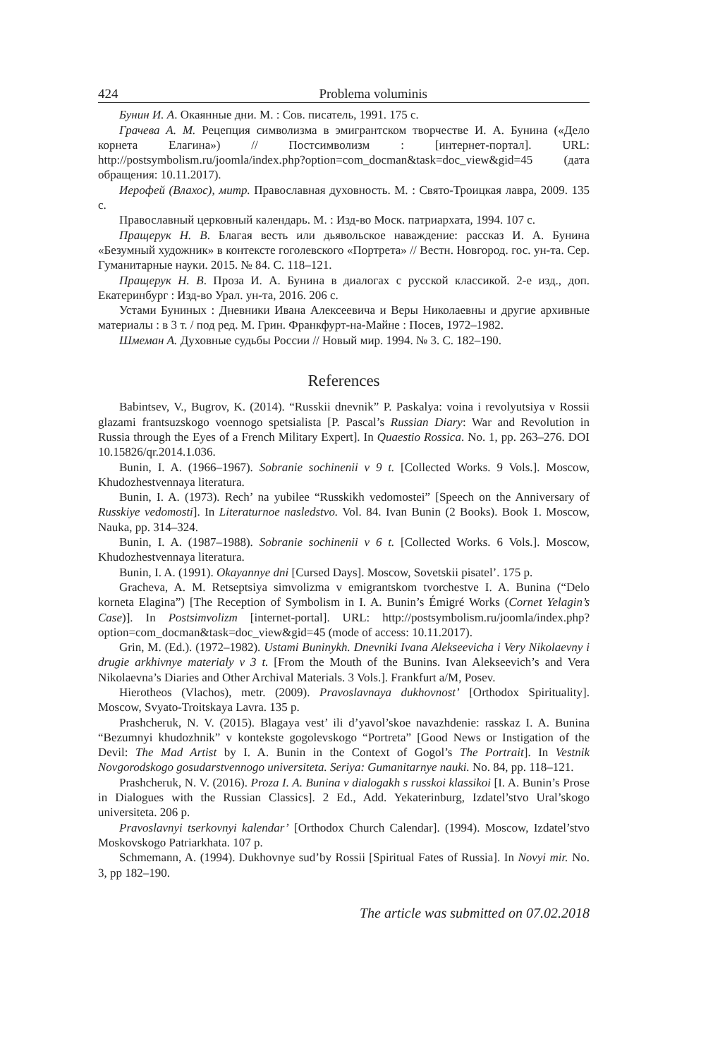424 Problema voluminis
Бунин И. А. Окаянные дни. М. : Сов. писатель, 1991. 175 с.
Грачева А. М. Рецепция символизма в эмигрантском творчестве И. А. Бунина («Дело корнета Елагина») // Постсимволизм : [интернет-портал]. URL: http://postsymbolism.ru/joomla/index.php?option=com_docman&task=doc_view&gid=45 (дата обращения: 10.11.2017).
Иерофей (Влахос), митр. Православная духовность. М. : Свято-Троицкая лавра, 2009. 135 с.
Православный церковный календарь. М. : Изд-во Моск. патриархата, 1994. 107 с.
Пращерук Н. В. Благая весть или дьявольское наваждение: рассказ И. А. Бунина «Безумный художник» в контексте гоголевского «Портрета» // Вестн. Новгород. гос. ун-та. Сер. Гуманитарные науки. 2015. № 84. С. 118–121.
Пращерук Н. В. Проза И. А. Бунина в диалогах с русской классикой. 2-е изд., доп. Екатеринбург : Изд-во Урал. ун-та, 2016. 206 с.
Устами Буниных : Дневники Ивана Алексеевича и Веры Николаевны и другие архивные материалы : в 3 т. / под ред. М. Грин. Франкфурт-на-Майне : Посев, 1972–1982.
Шмеман А. Духовные судьбы России // Новый мир. 1994. № 3. С. 182–190.
References
Babintsev, V., Bugrov, K. (2014). “Russkii dnevnik” P. Paskalya: voina i revolyutsiya v Rossii glazami frantsuzskogo voennogo spetsialista [P. Pascal’s Russian Diary: War and Revolution in Russia through the Eyes of a French Military Expert]. In Quaestio Rossica. No. 1, pp. 263–276. DOI 10.15826/qr.2014.1.036.
Bunin, I. A. (1966–1967). Sobranie sochinenii v 9 t. [Collected Works. 9 Vols.]. Moscow, Khudozhestvennaya literatura.
Bunin, I. A. (1973). Rech’ na yubilee “Russkikh vedomostei” [Speech on the Anniversary of Russkiye vedomosti]. In Literaturnoe nasledstvo. Vol. 84. Ivan Bunin (2 Books). Book 1. Moscow, Nauka, pp. 314–324.
Bunin, I. A. (1987–1988). Sobranie sochinenii v 6 t. [Collected Works. 6 Vols.]. Moscow, Khudozhestvennaya literatura.
Bunin, I. A. (1991). Okayannye dni [Cursed Days]. Moscow, Sovetskii pisatel’. 175 p.
Gracheva, A. M. Retseptsiya simvolizma v emigrantskom tvorchestve I. A. Bunina (“Delo korneta Elagina”) [The Reception of Symbolism in I. A. Bunin’s Émigré Works (Cornet Yelagin’s Case)]. In Postsimvolizm [internet-portal]. URL: http://postsymbolism.ru/joomla/index.php?option=com_docman&task=doc_view&gid=45 (mode of access: 10.11.2017).
Grin, M. (Ed.). (1972–1982). Ustami Buninykh. Dnevniki Ivana Alekseevicha i Very Nikolaevny i drugie arkhivnye materialy v 3 t. [From the Mouth of the Bunins. Ivan Alekseevich’s and Vera Nikolaevna’s Diaries and Other Archival Materials. 3 Vols.]. Frankfurt a/M, Posev.
Hierotheos (Vlachos), metr. (2009). Pravoslavnaya dukhovnost’ [Orthodox Spirituality]. Moscow, Svyato-Troitskaya Lavra. 135 p.
Prashcheruk, N. V. (2015). Blagaya vest’ ili d’yavol’skoe navazhdenie: rasskaz I. A. Bunina “Bezumnyi khudozhnik” v kontekste gogolevskogo “Portreta” [Good News or Instigation of the Devil: The Mad Artist by I. A. Bunin in the Context of Gogol’s The Portrait]. In Vestnik Novgorodskogo gosudarstvennogo universiteta. Seriya: Gumanitarnye nauki. No. 84, pp. 118–121.
Prashcheruk, N. V. (2016). Proza I. A. Bunina v dialogakh s russkoi klassikoi [I. A. Bunin’s Prose in Dialogues with the Russian Classics]. 2 Ed., Add. Yekaterinburg, Izdatel’stvo Ural’skogo universiteta. 206 p.
Pravoslavnyi tserkovnyi kalendar’ [Orthodox Church Calendar]. (1994). Moscow, Izdatel’stvo Moskovskogo Patriarkhata. 107 p.
Schmemann, A. (1994). Dukhovnye sud’by Rossii [Spiritual Fates of Russia]. In Novyi mir. No. 3, pp 182–190.
The article was submitted on 07.02.2018